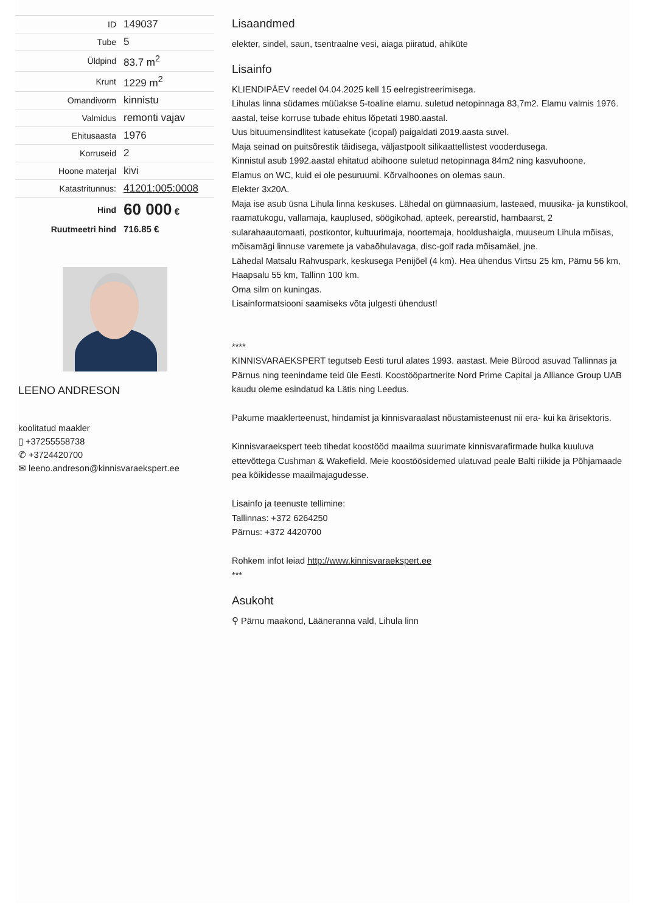| ID | 149037 |
| Tube | 5 |
| Üldpind | 83.7 m<sup>2</sup> |
| Krunt | 1229 m<sup>2</sup> |
| Omandivorm | kinnistu |
| Valmidus | remonti vajav |
| Ehitusaasta | 1976 |
| Korruseid | 2 |
| Hoone materjal | kivi |
| Katastritunnus: | 41201:005:0008 |
| Hind | 60 000 € |
| Ruutmeetri hind | 716.85 € |
LEENO ANDRESON
koolitatud maakler
▯ +37255558738
✆ +3724420700
✉ leeno.andreson@kinnisvaraekspert.ee
Lisaandmed
elekter, sindel, saun, tsentraalne vesi, aiaga piiratud, ahiküte
Lisainfo
KLIENDIPÄEV reedel 04.04.2025 kell 15 eelregistreerimisega.
Lihulas linna südames müüakse 5-toaline elamu. suletud netopinnaga 83,7m2. Elamu valmis 1976. aastal, teise korruse tubade ehitus lõpetati 1980.aastal.
Uus bituumensindlitest katusekate (icopal) paigaldati 2019.aasta suvel.
Maja seinad on puitsõrestik täidisega, väljastpoolt silikaattellistest vooderdusega.
Kinnistul asub 1992.aastal ehitatud abihoone suletud netopinnaga 84m2 ning kasvuhoone.
Elamus on WC, kuid ei ole pesuruumi. Kõrvalhoones on olemas saun.
Elekter 3x20A.
Maja ise asub üsna Lihula linna keskuses. Lähedal on gümnaasium, lasteaed, muusika- ja kunstikool, raamatukogu, vallamaja, kauplused, söögikohad, apteek, perearstid, hambaarst, 2 sularahaautomaati, postkontor, kultuurimaja, noortemaja, hooldushaigla, muuseum Lihula mõisas, mõisamägi linnuse varemete ja vabaõhulavaga, disc-golf rada mõisamäel, jne.
Lähedal Matsalu Rahvuspark, keskusega Penijõel (4 km). Hea ühendus Virtsu 25 km, Pärnu 56 km, Haapsalu 55 km, Tallinn 100 km.
Oma silm on kuningas.
Lisainformatsiooni saamiseks võta julgesti ühendust!
****
KINNISVARAEKSPERT tegutseb Eesti turul alates 1993. aastast. Meie Bürood asuvad Tallinnas ja Pärnus ning teenindame teid üle Eesti. Koostööpartnerite Nord Prime Capital ja Alliance Group UAB kaudu oleme esindatud ka Lätis ning Leedus.
Pakume maaklerteenust, hindamist ja kinnisvaraalast nõustamisteenust nii era- kui ka ärisektoris.
Kinnisvaraekspert teeb tihedat koostööd maailma suurimate kinnisvarafirmade hulka kuuluva ettevõttega Cushman & Wakefield. Meie koostöösidemed ulatuvad peale Balti riikide ja Põhjamaade pea kõikidesse maailmajagudesse.
Lisainfo ja teenuste tellimine:
Tallinnas: +372 6264250
Pärnus: +372 4420700
Rohkem infot leiad http://www.kinnisvaraekspert.ee
***
Asukoht
⚲ Pärnu maakond, Lääneranna vald, Lihula linn